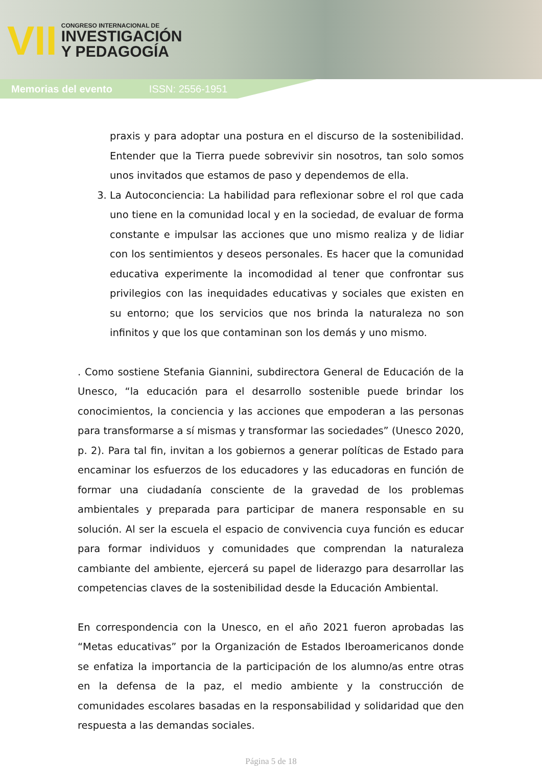VII
CONGRESO INTERNACIONAL DE
INVESTIGACIÓN
Y PEDAGOGÍA
Memorias del evento ISSN: 2556-1951
praxis y para adoptar una postura en el discurso de la sostenibilidad. Entender que la Tierra puede sobrevivir sin nosotros, tan solo somos unos invitados que estamos de paso y dependemos de ella.
3. La Autoconciencia: La habilidad para reflexionar sobre el rol que cada uno tiene en la comunidad local y en la sociedad, de evaluar de forma constante e impulsar las acciones que uno mismo realiza y de lidiar con los sentimientos y deseos personales. Es hacer que la comunidad educativa experimente la incomodidad al tener que confrontar sus privilegios con las inequidades educativas y sociales que existen en su entorno; que los servicios que nos brinda la naturaleza no son infinitos y que los que contaminan son los demás y uno mismo.
. Como sostiene Stefania Giannini, subdirectora General de Educación de la Unesco, “la educación para el desarrollo sostenible puede brindar los conocimientos, la conciencia y las acciones que empoderan a las personas para transformarse a sí mismas y transformar las sociedades” (Unesco 2020, p. 2). Para tal fin, invitan a los gobiernos a generar políticas de Estado para encaminar los esfuerzos de los educadores y las educadoras en función de formar una ciudadanía consciente de la gravedad de los problemas ambientales y preparada para participar de manera responsable en su solución. Al ser la escuela el espacio de convivencia cuya función es educar para formar individuos y comunidades que comprendan la naturaleza cambiante del ambiente, ejercerá su papel de liderazgo para desarrollar las competencias claves de la sostenibilidad desde la Educación Ambiental.
En correspondencia con la Unesco, en el año 2021 fueron aprobadas las “Metas educativas” por la Organización de Estados Iberoamericanos donde se enfatiza la importancia de la participación de los alumno/as entre otras en la defensa de la paz, el medio ambiente y la construcción de comunidades escolares basadas en la responsabilidad y solidaridad que den respuesta a las demandas sociales.
Página 5 de 18